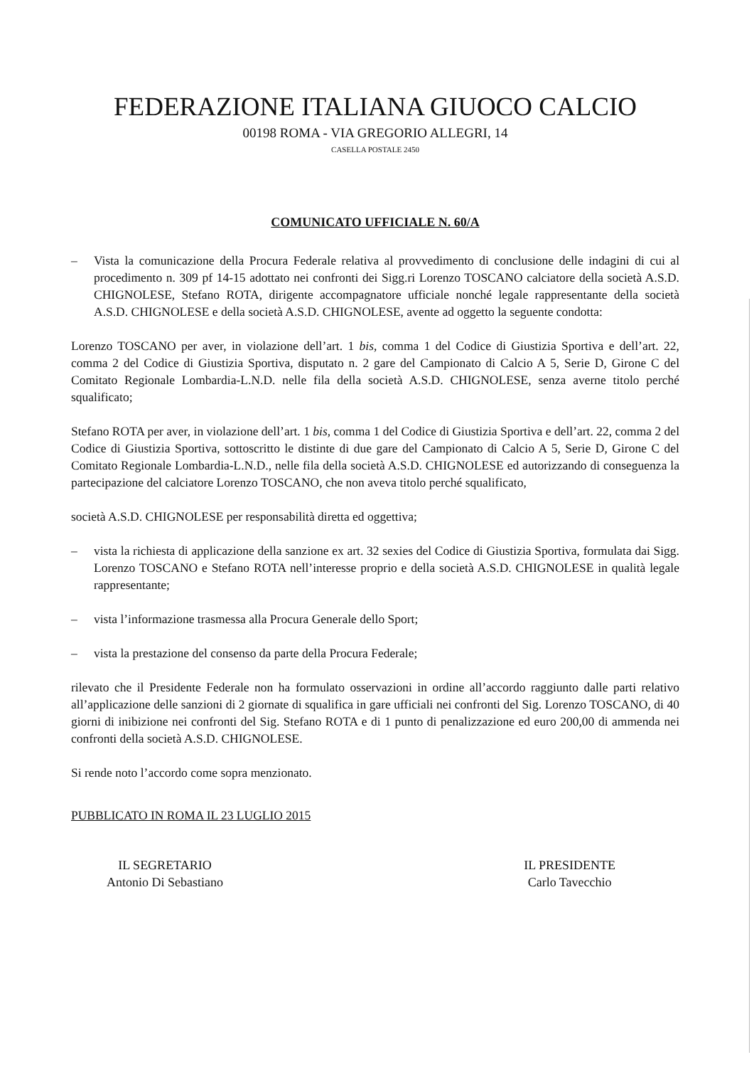FEDERAZIONE ITALIANA GIUOCO CALCIO
00198 ROMA - VIA GREGORIO ALLEGRI, 14
CASELLA POSTALE 2450
COMUNICATO UFFICIALE N. 60/A
– Vista la comunicazione della Procura Federale relativa al provvedimento di conclusione delle indagini di cui al procedimento n. 309 pf 14-15 adottato nei confronti dei Sigg.ri Lorenzo TOSCANO calciatore della società A.S.D. CHIGNOLESE, Stefano ROTA, dirigente accompagnatore ufficiale nonché legale rappresentante della società A.S.D. CHIGNOLESE e della società A.S.D. CHIGNOLESE, avente ad oggetto la seguente condotta:
Lorenzo TOSCANO per aver, in violazione dell’art. 1 bis, comma 1 del Codice di Giustizia Sportiva e dell’art. 22, comma 2 del Codice di Giustizia Sportiva, disputato n. 2 gare del Campionato di Calcio A 5, Serie D, Girone C del Comitato Regionale Lombardia-L.N.D. nelle fila della società A.S.D. CHIGNOLESE, senza averne titolo perché squalificato;
Stefano ROTA per aver, in violazione dell’art. 1 bis, comma 1 del Codice di Giustizia Sportiva e dell’art. 22, comma 2 del Codice di Giustizia Sportiva, sottoscritto le distinte di due gare del Campionato di Calcio A 5, Serie D, Girone C del Comitato Regionale Lombardia-L.N.D., nelle fila della società A.S.D. CHIGNOLESE ed autorizzando di conseguenza la partecipazione del calciatore Lorenzo TOSCANO, che non aveva titolo perché squalificato,
società A.S.D. CHIGNOLESE per responsabilità diretta ed oggettiva;
– vista la richiesta di applicazione della sanzione ex art. 32 sexies del Codice di Giustizia Sportiva, formulata dai Sigg. Lorenzo TOSCANO e Stefano ROTA nell’interesse proprio e della società A.S.D. CHIGNOLESE in qualità legale rappresentante;
– vista l’informazione trasmessa alla Procura Generale dello Sport;
– vista la prestazione del consenso da parte della Procura Federale;
rilevato che il Presidente Federale non ha formulato osservazioni in ordine all’accordo raggiunto dalle parti relativo all’applicazione delle sanzioni di 2 giornate di squalifica in gare ufficiali nei confronti del Sig. Lorenzo TOSCANO, di 40 giorni di inibizione nei confronti del Sig. Stefano ROTA e di 1 punto di penalizzazione ed euro 200,00 di ammenda nei confronti della società A.S.D. CHIGNOLESE.
Si rende noto l’accordo come sopra menzionato.
PUBBLICATO IN ROMA IL 23 LUGLIO 2015
IL SEGRETARIO
Antonio Di Sebastiano
IL PRESIDENTE
Carlo Tavecchio